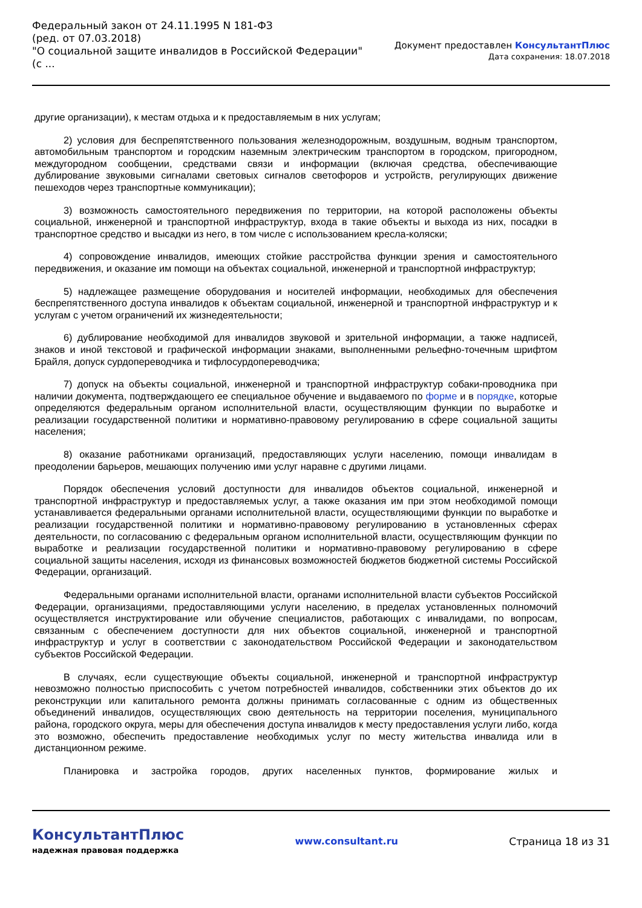Федеральный закон от 24.11.1995 N 181-ФЗ
(ред. от 07.03.2018)
"О социальной защите инвалидов в Российской Федерации"
(с ...
Документ предоставлен КонсультантПлюс
Дата сохранения: 18.07.2018
другие организации), к местам отдыха и к предоставляемым в них услугам;
2) условия для беспрепятственного пользования железнодорожным, воздушным, водным транспортом, автомобильным транспортом и городским наземным электрическим транспортом в городском, пригородном, междугородном сообщении, средствами связи и информации (включая средства, обеспечивающие дублирование звуковыми сигналами световых сигналов светофоров и устройств, регулирующих движение пешеходов через транспортные коммуникации);
3) возможность самостоятельного передвижения по территории, на которой расположены объекты социальной, инженерной и транспортной инфраструктур, входа в такие объекты и выхода из них, посадки в транспортное средство и высадки из него, в том числе с использованием кресла-коляски;
4) сопровождение инвалидов, имеющих стойкие расстройства функции зрения и самостоятельного передвижения, и оказание им помощи на объектах социальной, инженерной и транспортной инфраструктур;
5) надлежащее размещение оборудования и носителей информации, необходимых для обеспечения беспрепятственного доступа инвалидов к объектам социальной, инженерной и транспортной инфраструктур и к услугам с учетом ограничений их жизнедеятельности;
6) дублирование необходимой для инвалидов звуковой и зрительной информации, а также надписей, знаков и иной текстовой и графической информации знаками, выполненными рельефно-точечным шрифтом Брайля, допуск сурдопереводчика и тифлосурдопереводчика;
7) допуск на объекты социальной, инженерной и транспортной инфраструктур собаки-проводника при наличии документа, подтверждающего ее специальное обучение и выдаваемого по форме и в порядке, которые определяются федеральным органом исполнительной власти, осуществляющим функции по выработке и реализации государственной политики и нормативно-правовому регулированию в сфере социальной защиты населения;
8) оказание работниками организаций, предоставляющих услуги населению, помощи инвалидам в преодолении барьеров, мешающих получению ими услуг наравне с другими лицами.
Порядок обеспечения условий доступности для инвалидов объектов социальной, инженерной и транспортной инфраструктур и предоставляемых услуг, а также оказания им при этом необходимой помощи устанавливается федеральными органами исполнительной власти, осуществляющими функции по выработке и реализации государственной политики и нормативно-правовому регулированию в установленных сферах деятельности, по согласованию с федеральным органом исполнительной власти, осуществляющим функции по выработке и реализации государственной политики и нормативно-правовому регулированию в сфере социальной защиты населения, исходя из финансовых возможностей бюджетов бюджетной системы Российской Федерации, организаций.
Федеральными органами исполнительной власти, органами исполнительной власти субъектов Российской Федерации, организациями, предоставляющими услуги населению, в пределах установленных полномочий осуществляется инструктирование или обучение специалистов, работающих с инвалидами, по вопросам, связанным с обеспечением доступности для них объектов социальной, инженерной и транспортной инфраструктур и услуг в соответствии с законодательством Российской Федерации и законодательством субъектов Российской Федерации.
В случаях, если существующие объекты социальной, инженерной и транспортной инфраструктур невозможно полностью приспособить с учетом потребностей инвалидов, собственники этих объектов до их реконструкции или капитального ремонта должны принимать согласованные с одним из общественных объединений инвалидов, осуществляющих свою деятельность на территории поселения, муниципального района, городского округа, меры для обеспечения доступа инвалидов к месту предоставления услуги либо, когда это возможно, обеспечить предоставление необходимых услуг по месту жительства инвалида или в дистанционном режиме.
Планировка и застройка городов, других населенных пунктов, формирование жилых и
КонсультантПлюс
надежная правовая поддержка
www.consultant.ru Страница 18 из 31